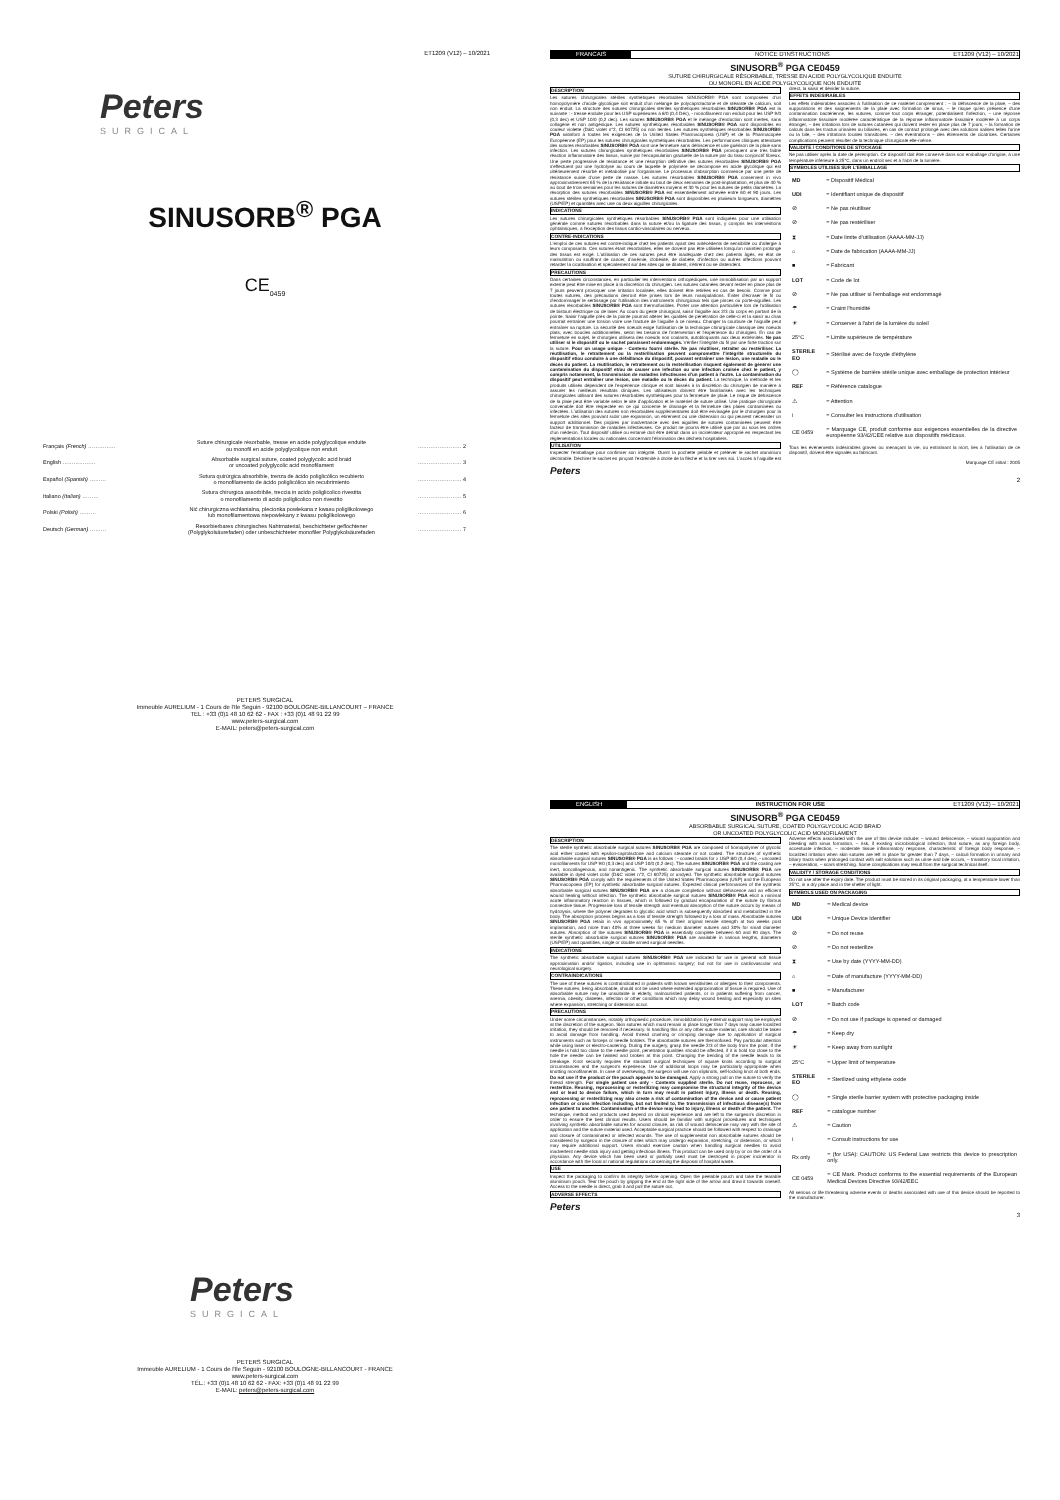ET1209 (V12) – 10/2021
Peters
SURGICAL
SINUSORB<sup>®</sup> PGA
CE<sub>0459</sub>
| Français (French) …………… | Suture chirurgicale résorbable, tresse en acide polyglycolique enduite ou monofil en acide polyglycolique non enduit | …………………… 2 |
| English ……………… | Absorbable surgical suture, coated polyglycolic acid braid or uncoated polyglycolic acid monofilament | …………………… 3 |
| Español (Spanish) ……… | Sutura quirúrgica absorbible, trenza de ácido poliglicólico recubierto o monofilamento de ácido poliglicólico sin recubrimiento | …………………… 4 |
| Italiano (Italian) ……… | Sutura chirurgica assorbibile, treccia in acido poliglicolico rivestita o monofilamento di acido poliglicolico non rivestito | …………………… 5 |
| Polski (Polish) ……… | Nić chirurgiczna wchłanialna, plecionka powlekana z kwasu poliglikolowego lub monofilamentowa niepowlekany z kwasu poliglikolowego | …………………… 6 |
| Deutsch (German) ……… | Resorbierbares chirurgisches Nahtmaterial, beschichteter geflochtener (Polyglykolsäurefaden) oder unbeschichteter monofiler Polyglykolsäurefaden | …………………… 7 |
PETERS SURGICAL
Immeuble AURELIUM - 1 Cours de l'Ile Seguin - 92100 BOULOGNE-BILLANCOURT – FRANCE
TEL : +33 (0)1 48 10 62 62 - FAX : +33 (0)1 48 91 22 99
www.peters-surgical.com
E-MAIL: peters@peters-surgical.com
FRANCAIS NOTICE D'INSTRUCTIONS ET1209 (V12) – 10/2021
SINUSORB<sup>®</sup> PGA CE0459
SUTURE CHIRURGICALE RÉSORBABLE, TRESSE EN ACIDE POLYGLYCOLIQUE ENDUITE
OU MONOFIL EN ACIDE POLYGLYCOLIQUE NON ENDUITE
DESCRIPTION
Les sutures chirurgicales stériles synthétiques résorbables SINUSORB® PGA sont composées d'un homopolymère d'acide glycolique soit enduit d'un mélange de polycaprolactone et de stéarate de calcium, soit non enduit. La structure des sutures chirurgicales stériles synthétiques résorbables SINUSORB® PGA est la suivante : - tresse enduite pour les USP supérieures à 8/0 (0,4 Déc), - monofilament non enduit pour les USP 9/0 (0,3 dec) et USP 10/0 (0,2 dec). Les sutures SINUSORB® PGA et le mélange d'enduction sont inertes, sans collagène et non antigénique. Les sutures synthétiques résorbables SINUSORB® PGA sont disponibles en couleur violette (D&C violet n°2, CI 60725) ou non teintes. Les sutures synthétiques résorbables SINUSORB® PGA satisfont à toutes les exigences de la United States Pharmacopoeia (USP) et de la Pharmacopée Européenne (EP) pour les sutures chirurgicales synthétiques résorbables. Les performances cliniques attendues des sutures résorbables SINUSORB® PGA sont une fermeture sans déhiscence et une guérison de la plaie sans infection. Les sutures chirurgicales synthétiques résorbables SINUSORB® PGA provoquent une très faible réaction inflammatoire des tissus, suivie par l'encapsulation graduelle de la suture par du tissu conjonctif fibreux. Une perte progressive de résistance et une résorption définitive des sutures résorbables SINUSORB® PGA s'effectuent par une hydrolyse au cours de laquelle le polymère se décompose en acide glycolique qui est ultérieurement résorbé et métabolisé par l'organisme. Le processus d'absorption commence par une perte de résistance suivie d'une perte de masse. Les sutures résorbables SINUSORB® PGA conservent in vivo approximativement 65 % de la résistance initiale au bout de deux semaines de post-implantation, et plus de 40 % au bout de trois semaines pour les sutures de diamètres moyens et 30 % pour les sutures de petits diamètres. La résorption des sutures résorbables SINUSORB® PGA est essentiellement achevée entre 60 et 90 jours. Les sutures stériles synthétiques résorbables SINUSORB® PGA sont disponibles en plusieurs longueurs, diamètres (USP/EP) et quantités avec une ou deux aiguilles chirurgicales.
INDICATIONS
Les sutures chirurgicales synthétiques résorbables SINUSORB® PGA sont indiquées pour une utilisation générale comme sutures résorbables dans la suture et/ou la ligature des tissus, y compris les interventions ophtalmiques, à l'exception des tissus cardio-vasculaires ou nerveux.
CONTRE-INDICATIONS
L'emploi de ces sutures est contre-indiqué chez les patients ayant des antécédents de sensibilité ou d'allergie à leurs composants. Ces sutures étant résorbables, elles ne doivent pas être utilisées lorsqu'un maintien prolongé des tissus est exigé. L'utilisation de ces sutures peut être inadéquate chez des patients âgés, en état de malnutrition ou souffrant de cancer, d'anémie, d'obésité, de diabète, d'infection ou autres affections pouvant retarder la cicatrisation et spécialement sur des sites qui se dilatent, s'étirent ou se distendent.
PRECAUTIONS
Dans certaines circonstances, en particulier les interventions orthopédiques, une immobilisation par un support externe peut être mise en place à la discrétion du chirurgien. Les sutures cutanées devant rester en place plus de 7 jours peuvent provoquer une irritation localisée, elles doivent être retirées en cas de besoin. Comme pour toutes sutures, des précautions devront être prises lors de leurs manipulations. Eviter d'écraser le fil ou d'endommager le sertissage par l'utilisation des instruments chirurgicaux tels que pinces ou porte-aiguilles. Les sutures résorbables SINUSORB® PGA sont thermofusibles. Porter une attention particulière lors de l'utilisation de bistouri électrique ou de laser. Au cours du geste chirurgical, saisir l'aiguille aux 2/3 du corps en partant de la pointe. Saisir l'aiguille près de la pointe pourrait altérer les qualités de pénétration de celle-ci et la saisir au chas pourrait entraîner une torsion voire une fracture de l'aiguille à ce niveau. Changer la courbure de l'aiguille peut entraîner sa rupture. La sécurité des noeuds exige l'utilisation de la technique chirurgicale classique des noeuds plats, avec boucles additionnelles, selon les besoins de l'intervention et l'expérience du chirurgien. En cas de fermeture en surjet, le chirurgien utilisera des noeuds non coulants, autobloquants aux deux extrémités. Ne pas utiliser si le dispositif ou le sachet paraissent endommagés. Vérifier l'intégrité du fil par une forte traction sur la suture. Pour un usage unique - Contenu fourni stérile. Ne pas réutiliser, retraiter ou restériliser. La réutilisation, le retraitement ou la restérilisation peuvent compromettre l'intégrité structurelle du dispositif et/ou conduire à une défaillance du dispositif, pouvant entraîner une lésion, une maladie ou le décès du patient. La réutilisation, le retraitement ou la restérilisation risquent également de générer une contamination du dispositif et/ou de causer une infection ou une infection croisée chez le patient, y compris notamment, la transmission de maladies infectieuses d'un patient à l'autre. La contamination du dispositif peut entraîner une lésion, une maladie ou le décès du patient. La technique, la méthode et les produits utilisés dépendent de l'expérience clinique et sont laissés à la discrétion du chirurgien de manière à assurer les meilleurs résultats cliniques. Les utilisateurs doivent être familiarisés avec les techniques chirurgicales utilisant des sutures résorbables synthétiques pour la fermeture de plaie. Le risque de déhiscence de la plaie peut être variable selon le site d'application et le matériel de suture utilisé. Une pratique chirurgicale convenable doit être respectée en ce qui concerne le drainage et la fermeture des plaies contaminées ou infectées. L'utilisation des sutures non résorbables supplémentaires doit être envisagée par le chirurgien pour la fermeture des sites pouvant subir une expansion, un étirement ou une distension ou qui peuvent nécessiter un support additionnel. Des piqûres par inadvertance avec des aiguilles de sutures contaminées peuvent être facteur de transmission de maladies infectieuses. Ce produit ne pourra être utilisé que par ou sous les ordres d'un médecin. Tout dispositif utilisé ou entamé doit être détruit dans un incinérateur approprié en respectant les réglementations locales ou nationales concernant l'élimination des déchets hospitaliers.
UTILISATION
Inspecter l'emballage pour confirmer son intégrité. Ouvrir la pochette pelable et prélever le sachet aluminium déchirable. Déchirer le sachet en pinçant l'extrémité à droite de la flèche et la tirer vers soi. L'accès à l'aiguille est direct, la saisir et dévider la suture.
EFFETS INDESIRABLES
Les effets indésirables associés à l'utilisation de ce matériel comprennent : – la déhiscence de la plaie, – des suppurations et des saignements de la plaie avec formation de sinus, – le risque qu'en présence d'une contamination bactérienne, les sutures, comme tout corps étranger, potentialisent l'infection, – une réponse inflammatoire tissulaire modérée caractéristique de la réponse inflammatoire tissulaire modérée à un corps étranger, – des irritations lors de sutures cutanées qui doivent rester en place plus de 7 jours, – la formation de calculs dans les tractus urinaires ou biliaires, en cas de contact prolongé avec des solutions salines telles l'urine ou la bile, – des irritations locales transitoires. – des éventrations – des étirements de cicatrices. Certaines complications peuvent résulter de la technique chirurgicale elle-même.
VALIDITE / CONDITIONS DE STOCKAGE
Ne pas utiliser après la date de péremption. Ce dispositif doit être conservé dans son emballage d'origine, à une température inférieure à 25°C, dans un endroit sec et à l'abri de la lumière.
SYMBOLES UTILISES SUR L'EMBALLAGE
| MD | = Dispositif Médical |
| UDI | = Identifiant unique de dispositif |
| ⊘ | = Ne pas réutiliser |
| ⊘ | = Ne pas restériliser |
| ⧗ | = Date limite d'utilisation (AAAA-MM-JJ) |
| ⌂ | = Date de fabrication (AAAA-MM-JJ) |
| ■ | = Fabricant |
| LOT | = Code de lot |
| ⊘ | = Ne pas utiliser si l'emballage est endommagé |
| ☂ | = Craint l'humidité |
| ☀ | = Conserver à l'abri de la lumière du soleil |
| 25°C | = Limite supérieure de température |
| STERILE EO | = Stérilisé avec de l'oxyde d'éthylène |
| ◯ | = Système de barrière stérile unique avec emballage de protection intérieur |
| REF | = Référence catalogue |
| ⚠ | = Attention |
| i | = Consulter les instructions d'utilisation |
| CE 0459 | = Marquage CE, produit conforme aux exigences essentielles de la directive européenne 93/42/CEE relative aux dispositifs médicaux. |
Tous les événements indésirables graves ou menaçant la vie, ou entraînant la mort, liés à l'utilisation de ce dispositif, doivent être signalés au fabricant.
Marquage CE initial : 2005
Peters
2
Peters
SURGICAL
PETERS SURGICAL
Immeuble AURELIUM - 1 Cours de l'Ile Seguin - 92100 BOULOGNE-BILLANCOURT - FRANCE
www.peters-surgical.com
TÉL.: +33 (0)1 48 10 62 62 - FAX: +33 (0)1 48 91 22 99
E-MAIL: peters@peters-surgical.com
ENGLISH INSTRUCTION FOR USE ET1209 (V12) – 10/2021
SINUSORB<sup>®</sup> PGA CE0459
ABSORBABLE SURGICAL SUTURE, COATED POLYGLYCOLIC ACID BRAID
OR UNCOATED POLYGLYCOLIC ACID MONOFILAMENT
DESCRIPTION
The sterile synthetic absorbable surgical sutures SINUSORB® PGA are composed of homopolymer of glycolic acid either coated with epsilon-caprolactone and calcium stearate or not coated. The structure of synthetic absorbable surgical sutures SINUSORB® PGA is as follows : - coated braids for ≥ USP 8/0 (0,4 dec), - uncoated monofilaments for USP 9/0 (0,3 dec) and USP 10/0 (0,2 dec). The sutures SINUSORB® PGA and the coating are inert, noncollagenous, and nonantigenic. The synthetic absorbable surgical sutures SINUSORB® PGA are available in dyed violet color (D&C violet n°2, CI 60725) or undyed. The synthetic absorbable surgical sutures SINUSORB® PGA comply with the requirements of the United States Pharmacopoeia (USP) and the European Pharmacopoeia (EP) for synthetic absorbable surgical sutures. Expected clinical performances of the synthetic absorbable surgical sutures SINUSORB® PGA are a closure completion without dehiscence and an efficient wound healing without infection. The synthetic absorbable surgical sutures SINUSORB® PGA elicit a minimal acute inflammatory reaction in tissues, which is followed by gradual encapsulation of the suture by fibrous connective tissue. Progressive loss of tensile strength and eventual absorption of the suture occurs by means of hydrolysis, where the polymer degrades to glycolic acid which is subsequently absorbed and metabolized in the body. The absorption process begins as a loss of tensile strength followed by a loss of mass. Absorbable sutures SINUSORB® PGA retain in vivo approximately 65 % of their original tensile strength at two weeks post implantation, and more than 40% at three weeks for medium diameter sutures and 30% for small diameter sutures. Absorption of the sutures SINUSORB® PGA is essentially complete between 60 and 90 days. The sterile synthetic absorbable surgical sutures SINUSORB® PGA are available in various lengths, diameters (USP/EP) and quantities, single or double armed surgical needles.
INDICATIONS
The synthetic absorbable surgical sutures SINUSORB® PGA are indicated for use in general soft tissue approximation and/or ligation, including use in ophthalmic surgery; but not for use in cardiovascular and neurological surgery.
CONTRAINDICATIONS
The use of these sutures is contraindicated in patients with known sensitivities or allergies to their components. These sutures, being absorbable, should not be used where extended approximation of tissue is required. Use of absorbable suture may be unsuitable in elderly, malnourished patients, or in patients suffering from cancer, anemia, obesity, diabetes, infection or other conditions which may delay wound healing and especially on sites where expansion, stretching or distension occur.
PRECAUTIONS
Under some circumstances, notably orthopaedic procedure, immobilization by external support may be employed at the discretion of the surgeon. Skin sutures which must remain in place longer than 7 days may cause localized irritation, they should be removed if necessary. In handling this or any other suture material, care should be taken to avoid damage from handling. Avoid thread crushing or crimping damage due to application of surgical instruments such as forceps or needle holders. The absorbable sutures are thermofused. Pay particular attention while using laser or electro-cautering. During the surgery, grasp the needle 2/3 of the body from the point. If the needle is hold too close to the needle point, penetration qualities should be affected, if it is hold too close to the hole the needle can be twisted and broken at this point. Changing the bending of the needle leads to its breakage. Knot security requires the standard surgical techniques of square knots according to surgical circumstances and the surgeon's experience. Use of additional loops may be particularly appropriate when knotting monofilaments. In case of oversewing, the surgeon will use non slipknots, self-locking knot at both ends. Do not use if the product or the pouch appears to be damaged. Apply a strong pull on the suture to verify the thread strength. For single patient use only - Contents supplied sterile. Do not reuse, reprocess, or resterilize. Reusing, reprocessing or resterilizing may compromise the structural integrity of the device and or lead to device failure, which in turn may result in patient injury, illness or death. Reusing, reprocessing or resterilizing may also create a risk of contamination of the device and or cause patient infection or cross infection including, but not limited to, the transmission of infectious disease(s) from one patient to another. Contamination of the device may lead to injury, illness or death of the patient. The technique, method and products used depend on clinical experience and are left to the surgeon's discretion in order to ensure the best clinical results. Users should be familiar with surgical procedures and techniques involving synthetic absorbable sutures for wound closure, as risk of wound dehiscence may vary with the site of application and the suture material used. Acceptable surgical practice should be followed with respect to drainage and closure of contaminated or infected wounds. The use of supplemental non absorbable sutures should be considered by surgeon in the closure of sites which may undergo expansion, stretching, or distension, or which may require additional support. Users should exercise caution when handling surgical needles to avoid inadvertent needle stick injury and getting infectious illness. This product can be used only by or on the order of a physician. Any device which has been used or partially used must be destroyed in proper incinerator in accordance with the local or national regulations concerning the disposal of hospital waste.
USE
Inspect the packaging to confirm its integrity before opening. Open the peelable pouch and take the tearable aluminium pouch. Tear the pouch by gripping the end at the right side of the arrow and draw it towards oneself. Access to the needle is direct, grab it and pull the suture out.
ADVERSE EFFECTS
Adverse effects associated with the use of this device include: – wound dehiscence, – wound suppuration and bleeding with sinus formation, – risk, if existing microbiological infection, that suture, as any foreign body, accentuate infection, – moderate tissue inflammatory response, characteristic of foreign body response, – localized irritation when skin sutures are left in place for greater than 7 days, – calculi formation in urinary and biliary tracts when prolonged contact with salt solutions such as urine and bile occurs, – transitory local irritation, – evisceration, – scars stretching. Some complications may result from the surgical technical itself.
VALIDITY / STORAGE CONDITIONS
Do not use after the expiry date. The product must be stored in its original packaging, at a temperature lower than 25°C, in a dry place and in the shelter of light.
SYMBOLS USED ON PACKAGING
| MD | = Medical device |
| UDI | = Unique Device Identifier |
| ⊘ | = Do not reuse |
| ⊘ | = Do not resterilize |
| ⧗ | = Use by date (YYYY-MM-DD) |
| ⌂ | = Date of manufacture (YYYY-MM-DD) |
| ■ | = Manufacturer |
| LOT | = Batch code |
| ⊘ | = Do not use if package is opened or damaged |
| ☂ | = Keep dry |
| ☀ | = Keep away from sunlight |
| 25°C | = Upper limit of temperature |
| STERILE EO | = Sterilized using ethylene oxide |
| ◯ | = Single sterile barrier system with protective packaging inside |
| REF | = catalogue number |
| ⚠ | = Caution |
| i | = Consult instructions for use |
| Rx only | = (for USA): CAUTION: US Federal Law restricts this device to prescription only. |
| CE 0459 | = CE Mark. Product conforms to the essential requirements of the European Medical Devices Directive 93/42/EEC |
All serious or life threatening adverse events or deaths associated with use of this device should be reported to the manufacturer.
Peters
3